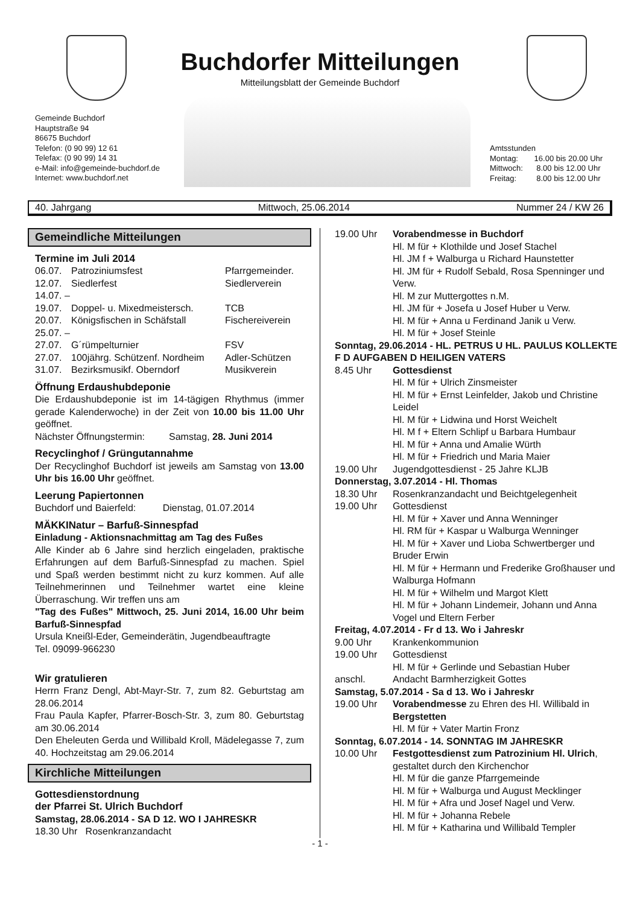Buchdorfer Mitteilungen
Mitteilungsblatt der Gemeinde Buchdorf
Gemeinde Buchdorf
Hauptstraße 94
86675 Buchdorf
Telefon: (0 90 99) 12 61
Telefax: (0 90 99) 14 31
e-Mail: info@gemeinde-buchdorf.de
Internet: www.buchdorf.net
Amtsstunden
Montag: 16.00 bis 20.00 Uhr
Mittwoch: 8.00 bis 12.00 Uhr
Freitag: 8.00 bis 12.00 Uhr
40. Jahrgang Mittwoch, 25.06.2014 Nummer 24 / KW 26
Gemeindliche Mitteilungen
Termine im Juli 2014
06.07. Patroziniumsfest Pfarrgemeinder.
12.07. Siedlerfest Siedlerverein
14.07. –
19.07. Doppel- u. Mixedmeistersch. TCB
20.07. Königsfischen in Schäfstall Fischereiverein
25.07. –
27.07. G´rümpelturnier FSV
27.07. 100jährg. Schützenf. Nordheim Adler-Schützen
31.07. Bezirksmusikf. Oberndorf Musikverein
Öffnung Erdaushubdeponie
Die Erdaushubdeponie ist im 14-tägigen Rhythmus (immer gerade Kalenderwoche) in der Zeit von 10.00 bis 11.00 Uhr geöffnet.
Nächster Öffnungstermin: Samstag, 28. Juni 2014
Recyclinghof / Grüngutannahme
Der Recyclinghof Buchdorf ist jeweils am Samstag von 13.00 Uhr bis 16.00 Uhr geöffnet.
Leerung Papiertonnen
Buchdorf und Baierfeld: Dienstag, 01.07.2014
MÄKKINatur – Barfuß-Sinnespfad
Einladung - Aktionsnachmittag am Tag des Fußes
Alle Kinder ab 6 Jahre sind herzlich eingeladen, praktische Erfahrungen auf dem Barfuß-Sinnespfad zu machen. Spiel und Spaß werden bestimmt nicht zu kurz kommen. Auf alle Teilnehmerinnen und Teilnehmer wartet eine kleine Überraschung. Wir treffen uns am
"Tag des Fußes" Mittwoch, 25. Juni 2014, 16.00 Uhr beim Barfuß-Sinnespfad
Ursula Kneißl-Eder, Gemeinderätin, Jugendbeauftragte
Tel. 09099-966230
Wir gratulieren
Herrn Franz Dengl, Abt-Mayr-Str. 7, zum 82. Geburtstag am 28.06.2014
Frau Paula Kapfer, Pfarrer-Bosch-Str. 3, zum 80. Geburtstag am 30.06.2014
Den Eheleuten Gerda und Willibald Kroll, Mädelegasse 7, zum 40. Hochzeitstag am 29.06.2014
Kirchliche Mitteilungen
Gottesdienstordnung
der Pfarrei St. Ulrich Buchdorf
Samstag, 28.06.2014 - SA D 12. WO I JAHRESKR
18.30 Uhr Rosenkranzandacht
19.00 Uhr Vorabendmesse in Buchdorf
Hl. M für + Klothilde und Josef Stachel
Hl. JM f + Walburga u Richard Haunstetter
Hl. JM für + Rudolf Sebald, Rosa Spenninger und Verw.
Hl. M zur Muttergottes n.M.
Hl. JM für + Josefa u Josef Huber u Verw.
Hl. M für + Anna u Ferdinand Janik u Verw.
Hl. M für + Josef Steinle
Sonntag, 29.06.2014 - HL. PETRUS U HL. PAULUS KOLLEKTE F D AUFGABEN D HEILIGEN VATERS
8.45 Uhr Gottesdienst
Hl. M für + Ulrich Zinsmeister
Hl. M für + Ernst Leinfelder, Jakob und Christine Leidel
Hl. M für + Lidwina und Horst Weichelt
Hl. M f + Eltern Schlipf u Barbara Humbaur
Hl. M für + Anna und Amalie Würth
Hl. M für + Friedrich und Maria Maier
19.00 Uhr Jugendgottesdienst - 25 Jahre KLJB
Donnerstag, 3.07.2014 - Hl. Thomas
18.30 Uhr Rosenkranzandacht und Beichtgelegenheit
19.00 Uhr Gottesdienst
Hl. M für + Xaver und Anna Wenninger
Hl. RM für + Kaspar u Walburga Wenninger
Hl. M für + Xaver und Lioba Schwertberger und Bruder Erwin
Hl. M für + Hermann und Frederike Großhauser und Walburga Hofmann
Hl. M für + Wilhelm und Margot Klett
Hl. M für + Johann Lindemeir, Johann und Anna Vogel und Eltern Ferber
Freitag, 4.07.2014 - Fr d 13. Wo i Jahreskr
9.00 Uhr Krankenkommunion
19.00 Uhr Gottesdienst
Hl. M für + Gerlinde und Sebastian Huber
anschl. Andacht Barmherzigkeit Gottes
Samstag, 5.07.2014 - Sa d 13. Wo i Jahreskr
19.00 Uhr Vorabendmesse zu Ehren des Hl. Willibald in Bergstetten
Hl. M für + Vater Martin Fronz
Sonntag, 6.07.2014 - 14. SONNTAG IM JAHRESKR
10.00 Uhr Festgottesdienst zum Patrozinium Hl. Ulrich, gestaltet durch den Kirchenchor
Hl. M für die ganze Pfarrgemeinde
Hl. M für + Walburga und August Mecklinger
Hl. M für + Afra und Josef Nagel und Verw.
Hl. M für + Johanna Rebele
Hl. M für + Katharina und Willibald Templer
- 1 -